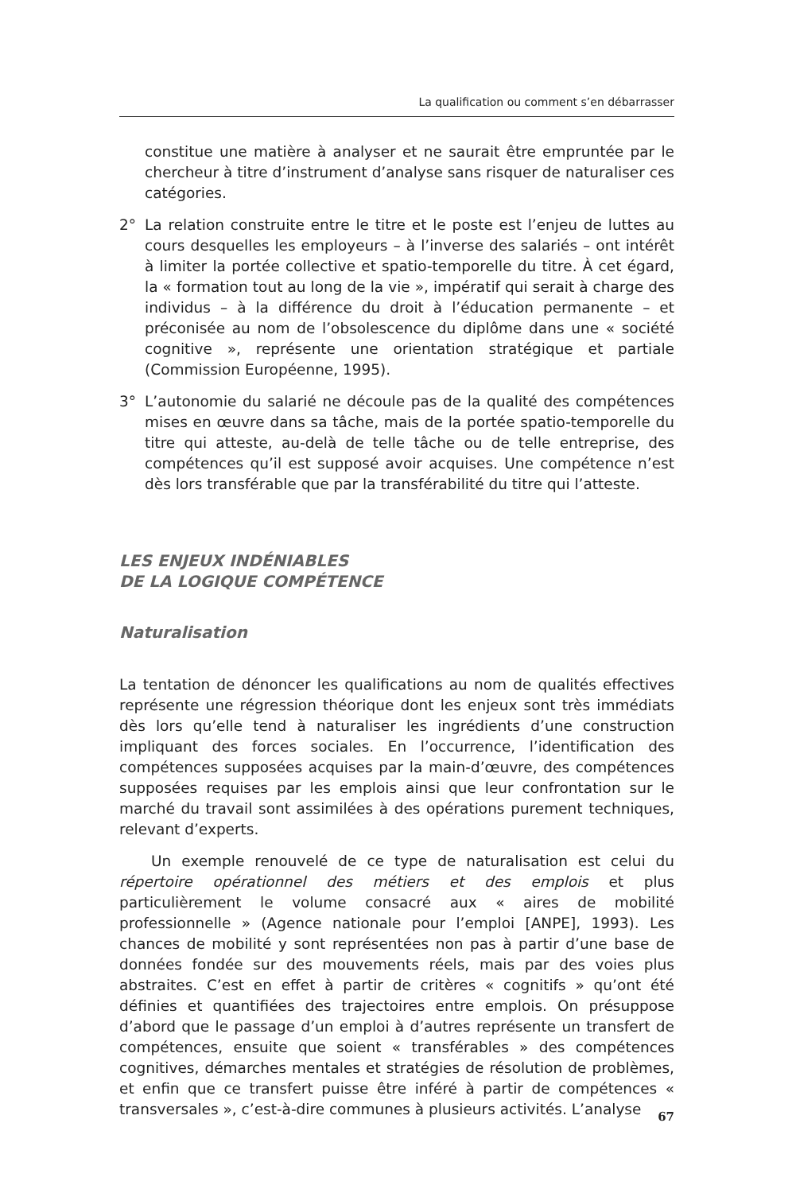La qualification ou comment s’en débarrasser
constitue une matière à analyser et ne saurait être empruntée par le chercheur à titre d’instrument d’analyse sans risquer de naturaliser ces catégories.
2° La relation construite entre le titre et le poste est l’enjeu de luttes au cours desquelles les employeurs – à l’inverse des salariés – ont intérêt à limiter la portée collective et spatio-temporelle du titre. À cet égard, la « formation tout au long de la vie », impératif qui serait à charge des individus – à la différence du droit à l’éducation permanente – et préconisée au nom de l’obsolescence du diplôme dans une « société cognitive », représente une orientation stratégique et partiale (Commission Européenne, 1995).
3° L’autonomie du salarié ne découle pas de la qualité des compétences mises en œuvre dans sa tâche, mais de la portée spatio-temporelle du titre qui atteste, au-delà de telle tâche ou de telle entreprise, des compétences qu’il est supposé avoir acquises. Une compétence n’est dès lors transférable que par la transférabilité du titre qui l’atteste.
LES ENJEUX INDÉNIABLES
DE LA LOGIQUE COMPÉTENCE
Naturalisation
La tentation de dénoncer les qualifications au nom de qualités effectives représente une régression théorique dont les enjeux sont très immédiats dès lors qu’elle tend à naturaliser les ingrédients d’une construction impliquant des forces sociales. En l’occurrence, l’identification des compétences supposées acquises par la main-d’œuvre, des compétences supposées requises par les emplois ainsi que leur confrontation sur le marché du travail sont assimilées à des opérations purement techniques, relevant d’experts.
Un exemple renouvelé de ce type de naturalisation est celui du répertoire opérationnel des métiers et des emplois et plus particulièrement le volume consacré aux « aires de mobilité professionnelle » (Agence nationale pour l’emploi [ANPE], 1993). Les chances de mobilité y sont représentées non pas à partir d’une base de données fondée sur des mouvements réels, mais par des voies plus abstraites. C’est en effet à partir de critères « cognitifs » qu’ont été définies et quantifiées des trajectoires entre emplois. On présuppose d’abord que le passage d’un emploi à d’autres représente un transfert de compétences, ensuite que soient « transférables » des compétences cognitives, démarches mentales et stratégies de résolution de problèmes, et enfin que ce transfert puisse être inféré à partir de compétences « transversales », c’est-à-dire communes à plusieurs activités. L’analyse
67